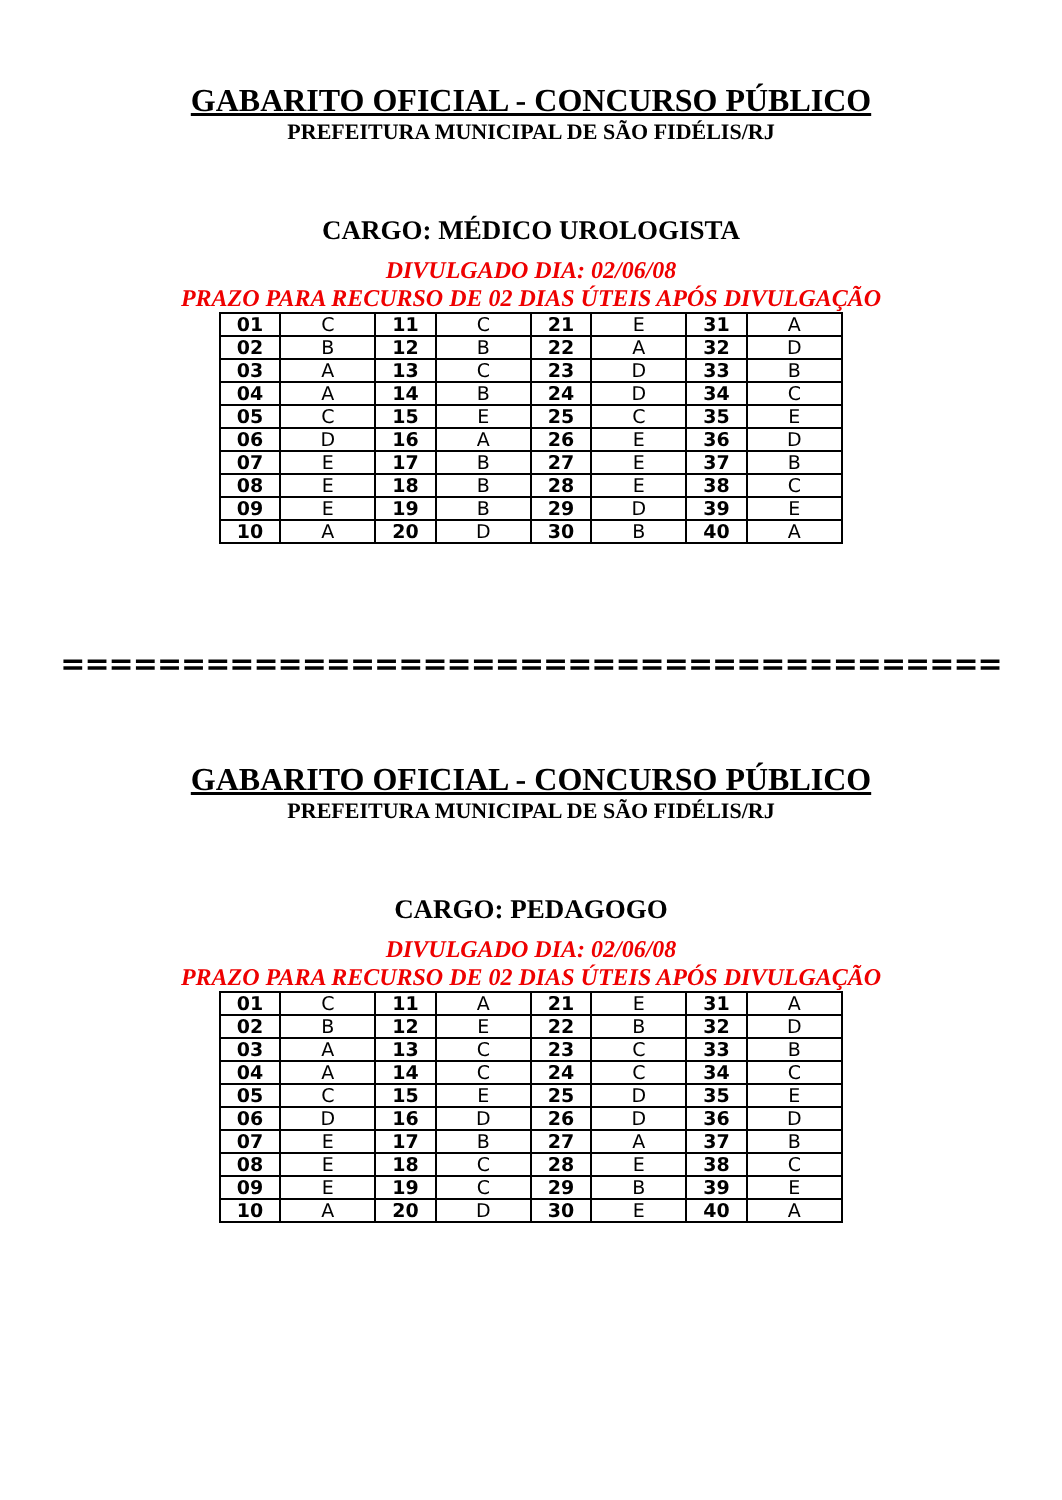GABARITO OFICIAL - CONCURSO PÚBLICO
PREFEITURA MUNICIPAL DE SÃO FIDÉLIS/RJ
CARGO: MÉDICO UROLOGISTA
DIVULGADO DIA: 02/06/08
PRAZO PARA RECURSO DE 02 DIAS ÚTEIS APÓS DIVULGAÇÃO
| 01 | C | 11 | C | 21 | E | 31 | A |
| 02 | B | 12 | B | 22 | A | 32 | D |
| 03 | A | 13 | C | 23 | D | 33 | B |
| 04 | A | 14 | B | 24 | D | 34 | C |
| 05 | C | 15 | E | 25 | C | 35 | E |
| 06 | D | 16 | A | 26 | E | 36 | D |
| 07 | E | 17 | B | 27 | E | 37 | B |
| 08 | E | 18 | B | 28 | E | 38 | C |
| 09 | E | 19 | B | 29 | D | 39 | E |
| 10 | A | 20 | D | 30 | B | 40 | A |
=======================================
GABARITO OFICIAL - CONCURSO PÚBLICO
PREFEITURA MUNICIPAL DE SÃO FIDÉLIS/RJ
CARGO: PEDAGOGO
DIVULGADO DIA: 02/06/08
PRAZO PARA RECURSO DE 02 DIAS ÚTEIS APÓS DIVULGAÇÃO
| 01 | C | 11 | A | 21 | E | 31 | A |
| 02 | B | 12 | E | 22 | B | 32 | D |
| 03 | A | 13 | C | 23 | C | 33 | B |
| 04 | A | 14 | C | 24 | C | 34 | C |
| 05 | C | 15 | E | 25 | D | 35 | E |
| 06 | D | 16 | D | 26 | D | 36 | D |
| 07 | E | 17 | B | 27 | A | 37 | B |
| 08 | E | 18 | C | 28 | E | 38 | C |
| 09 | E | 19 | C | 29 | B | 39 | E |
| 10 | A | 20 | D | 30 | E | 40 | A |